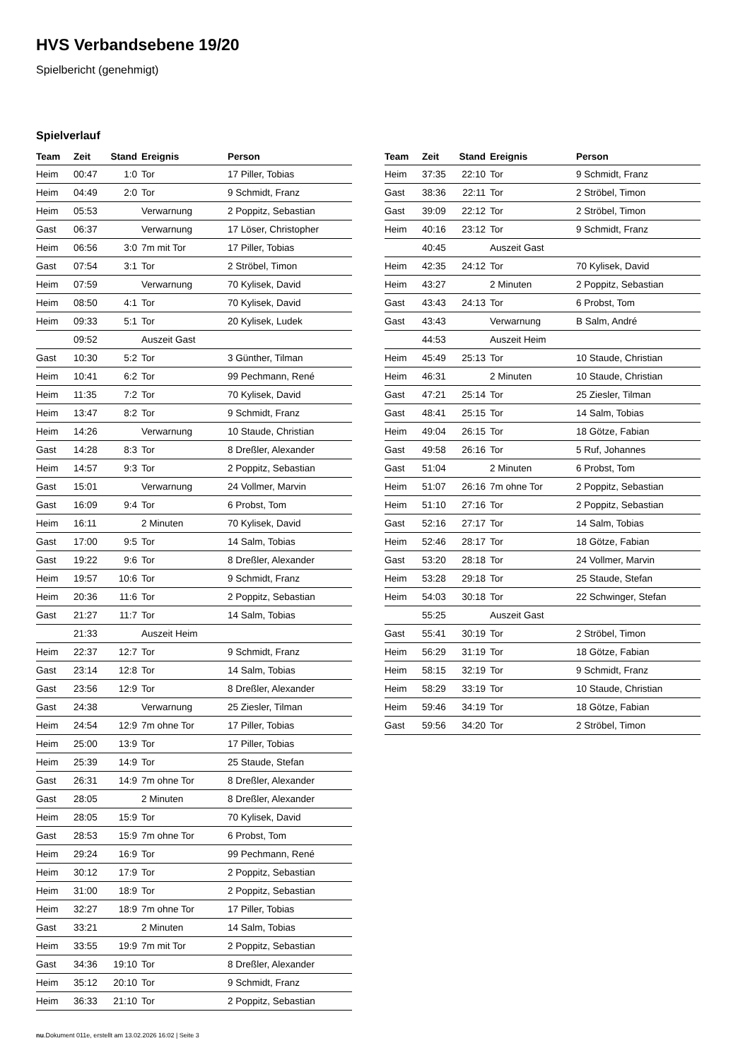HVS Verbandsebene 19/20
Spielbericht (genehmigt)
Spielverlauf
| Team | Zeit | Stand | Ereignis | Person |
| --- | --- | --- | --- | --- |
| Heim | 00:47 | 1:0 | Tor | 17 Piller, Tobias |
| Heim | 04:49 | 2:0 | Tor | 9 Schmidt, Franz |
| Heim | 05:53 | | Verwarnung | 2 Poppitz, Sebastian |
| Gast | 06:37 | | Verwarnung | 17 Löser, Christopher |
| Heim | 06:56 | 3:0 | 7m mit Tor | 17 Piller, Tobias |
| Gast | 07:54 | 3:1 | Tor | 2 Ströbel, Timon |
| Heim | 07:59 | | Verwarnung | 70 Kylisek, David |
| Heim | 08:50 | 4:1 | Tor | 70 Kylisek, David |
| Heim | 09:33 | 5:1 | Tor | 20 Kylisek, Ludek |
| | 09:52 | | Auszeit Gast | |
| Gast | 10:30 | 5:2 | Tor | 3 Günther, Tilman |
| Heim | 10:41 | 6:2 | Tor | 99 Pechmann, René |
| Heim | 11:35 | 7:2 | Tor | 70 Kylisek, David |
| Heim | 13:47 | 8:2 | Tor | 9 Schmidt, Franz |
| Heim | 14:26 | | Verwarnung | 10 Staude, Christian |
| Gast | 14:28 | 8:3 | Tor | 8 Dreßler, Alexander |
| Heim | 14:57 | 9:3 | Tor | 2 Poppitz, Sebastian |
| Gast | 15:01 | | Verwarnung | 24 Vollmer, Marvin |
| Gast | 16:09 | 9:4 | Tor | 6 Probst, Tom |
| Heim | 16:11 | | 2 Minuten | 70 Kylisek, David |
| Gast | 17:00 | 9:5 | Tor | 14 Salm, Tobias |
| Gast | 19:22 | 9:6 | Tor | 8 Dreßler, Alexander |
| Heim | 19:57 | 10:6 | Tor | 9 Schmidt, Franz |
| Heim | 20:36 | 11:6 | Tor | 2 Poppitz, Sebastian |
| Gast | 21:27 | 11:7 | Tor | 14 Salm, Tobias |
| | 21:33 | | Auszeit Heim | |
| Heim | 22:37 | 12:7 | Tor | 9 Schmidt, Franz |
| Gast | 23:14 | 12:8 | Tor | 14 Salm, Tobias |
| Gast | 23:56 | 12:9 | Tor | 8 Dreßler, Alexander |
| Gast | 24:38 | | Verwarnung | 25 Ziesler, Tilman |
| Heim | 24:54 | 12:9 | 7m ohne Tor | 17 Piller, Tobias |
| Heim | 25:00 | 13:9 | Tor | 17 Piller, Tobias |
| Heim | 25:39 | 14:9 | Tor | 25 Staude, Stefan |
| Gast | 26:31 | 14:9 | 7m ohne Tor | 8 Dreßler, Alexander |
| Gast | 28:05 | | 2 Minuten | 8 Dreßler, Alexander |
| Heim | 28:05 | 15:9 | Tor | 70 Kylisek, David |
| Gast | 28:53 | 15:9 | 7m ohne Tor | 6 Probst, Tom |
| Heim | 29:24 | 16:9 | Tor | 99 Pechmann, René |
| Heim | 30:12 | 17:9 | Tor | 2 Poppitz, Sebastian |
| Heim | 31:00 | 18:9 | Tor | 2 Poppitz, Sebastian |
| Heim | 32:27 | 18:9 | 7m ohne Tor | 17 Piller, Tobias |
| Gast | 33:21 | | 2 Minuten | 14 Salm, Tobias |
| Heim | 33:55 | 19:9 | 7m mit Tor | 2 Poppitz, Sebastian |
| Gast | 34:36 | 19:10 | Tor | 8 Dreßler, Alexander |
| Heim | 35:12 | 20:10 | Tor | 9 Schmidt, Franz |
| Heim | 36:33 | 21:10 | Tor | 2 Poppitz, Sebastian |
| Team | Zeit | Stand | Ereignis | Person |
| --- | --- | --- | --- | --- |
| Heim | 37:35 | 22:10 | Tor | 9 Schmidt, Franz |
| Gast | 38:36 | 22:11 | Tor | 2 Ströbel, Timon |
| Gast | 39:09 | 22:12 | Tor | 2 Ströbel, Timon |
| Heim | 40:16 | 23:12 | Tor | 9 Schmidt, Franz |
| | 40:45 | | Auszeit Gast | |
| Heim | 42:35 | 24:12 | Tor | 70 Kylisek, David |
| Heim | 43:27 | | 2 Minuten | 2 Poppitz, Sebastian |
| Gast | 43:43 | 24:13 | Tor | 6 Probst, Tom |
| Gast | 43:43 | | Verwarnung | B Salm, André |
| | 44:53 | | Auszeit Heim | |
| Heim | 45:49 | 25:13 | Tor | 10 Staude, Christian |
| Heim | 46:31 | | 2 Minuten | 10 Staude, Christian |
| Gast | 47:21 | 25:14 | Tor | 25 Ziesler, Tilman |
| Gast | 48:41 | 25:15 | Tor | 14 Salm, Tobias |
| Heim | 49:04 | 26:15 | Tor | 18 Götze, Fabian |
| Gast | 49:58 | 26:16 | Tor | 5 Ruf, Johannes |
| Gast | 51:04 | | 2 Minuten | 6 Probst, Tom |
| Heim | 51:07 | 26:16 | 7m ohne Tor | 2 Poppitz, Sebastian |
| Heim | 51:10 | 27:16 | Tor | 2 Poppitz, Sebastian |
| Gast | 52:16 | 27:17 | Tor | 14 Salm, Tobias |
| Heim | 52:46 | 28:17 | Tor | 18 Götze, Fabian |
| Gast | 53:20 | 28:18 | Tor | 24 Vollmer, Marvin |
| Heim | 53:28 | 29:18 | Tor | 25 Staude, Stefan |
| Heim | 54:03 | 30:18 | Tor | 22 Schwinger, Stefan |
| | 55:25 | | Auszeit Gast | |
| Gast | 55:41 | 30:19 | Tor | 2 Ströbel, Timon |
| Heim | 56:29 | 31:19 | Tor | 18 Götze, Fabian |
| Heim | 58:15 | 32:19 | Tor | 9 Schmidt, Franz |
| Heim | 58:29 | 33:19 | Tor | 10 Staude, Christian |
| Heim | 59:46 | 34:19 | Tor | 18 Götze, Fabian |
| Gast | 59:56 | 34:20 | Tor | 2 Ströbel, Timon |
nu.Dokument 011e, erstellt am 13.02.2026 16:02 | Seite 3